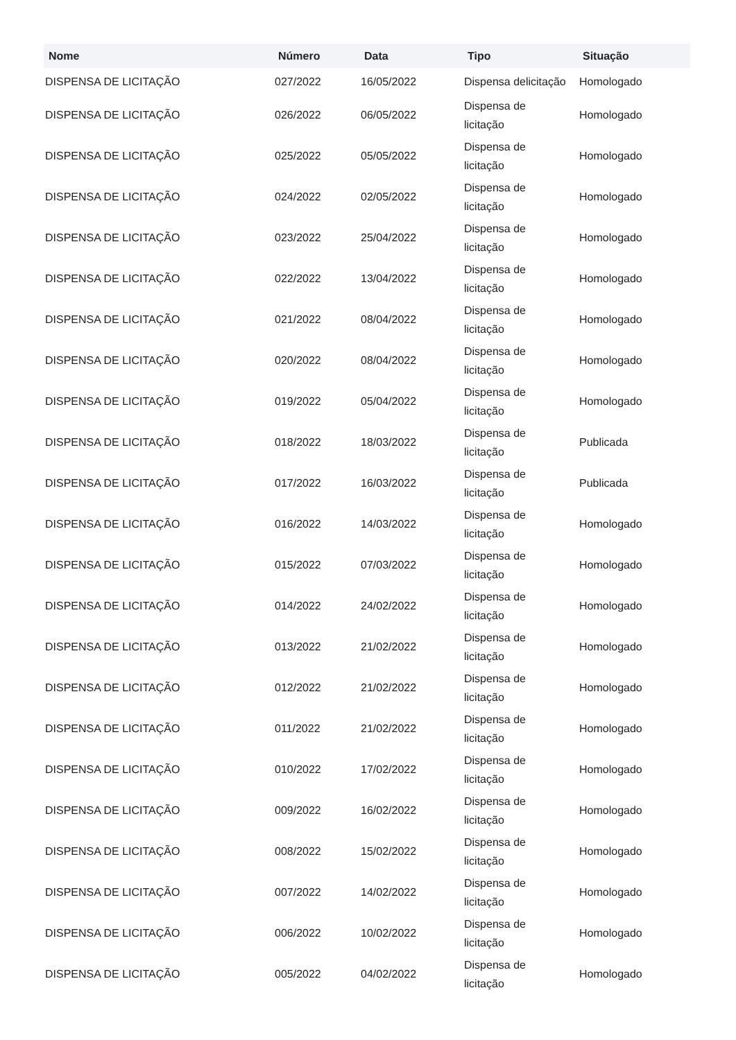| Nome | Número | Data | Tipo | Situação |
| --- | --- | --- | --- | --- |
| DISPENSA DE LICITAÇÃO | 027/2022 | 16/05/2022 | Dispensa delicitação | Homologado |
| DISPENSA DE LICITAÇÃO | 026/2022 | 06/05/2022 | Dispensa de licitação | Homologado |
| DISPENSA DE LICITAÇÃO | 025/2022 | 05/05/2022 | Dispensa de licitação | Homologado |
| DISPENSA DE LICITAÇÃO | 024/2022 | 02/05/2022 | Dispensa de licitação | Homologado |
| DISPENSA DE LICITAÇÃO | 023/2022 | 25/04/2022 | Dispensa de licitação | Homologado |
| DISPENSA DE LICITAÇÃO | 022/2022 | 13/04/2022 | Dispensa de licitação | Homologado |
| DISPENSA DE LICITAÇÃO | 021/2022 | 08/04/2022 | Dispensa de licitação | Homologado |
| DISPENSA DE LICITAÇÃO | 020/2022 | 08/04/2022 | Dispensa de licitação | Homologado |
| DISPENSA DE LICITAÇÃO | 019/2022 | 05/04/2022 | Dispensa de licitação | Homologado |
| DISPENSA DE LICITAÇÃO | 018/2022 | 18/03/2022 | Dispensa de licitação | Publicada |
| DISPENSA DE LICITAÇÃO | 017/2022 | 16/03/2022 | Dispensa de licitação | Publicada |
| DISPENSA DE LICITAÇÃO | 016/2022 | 14/03/2022 | Dispensa de licitação | Homologado |
| DISPENSA DE LICITAÇÃO | 015/2022 | 07/03/2022 | Dispensa de licitação | Homologado |
| DISPENSA DE LICITAÇÃO | 014/2022 | 24/02/2022 | Dispensa de licitação | Homologado |
| DISPENSA DE LICITAÇÃO | 013/2022 | 21/02/2022 | Dispensa de licitação | Homologado |
| DISPENSA DE LICITAÇÃO | 012/2022 | 21/02/2022 | Dispensa de licitação | Homologado |
| DISPENSA DE LICITAÇÃO | 011/2022 | 21/02/2022 | Dispensa de licitação | Homologado |
| DISPENSA DE LICITAÇÃO | 010/2022 | 17/02/2022 | Dispensa de licitação | Homologado |
| DISPENSA DE LICITAÇÃO | 009/2022 | 16/02/2022 | Dispensa de licitação | Homologado |
| DISPENSA DE LICITAÇÃO | 008/2022 | 15/02/2022 | Dispensa de licitação | Homologado |
| DISPENSA DE LICITAÇÃO | 007/2022 | 14/02/2022 | Dispensa de licitação | Homologado |
| DISPENSA DE LICITAÇÃO | 006/2022 | 10/02/2022 | Dispensa de licitação | Homologado |
| DISPENSA DE LICITAÇÃO | 005/2022 | 04/02/2022 | Dispensa de licitação | Homologado |